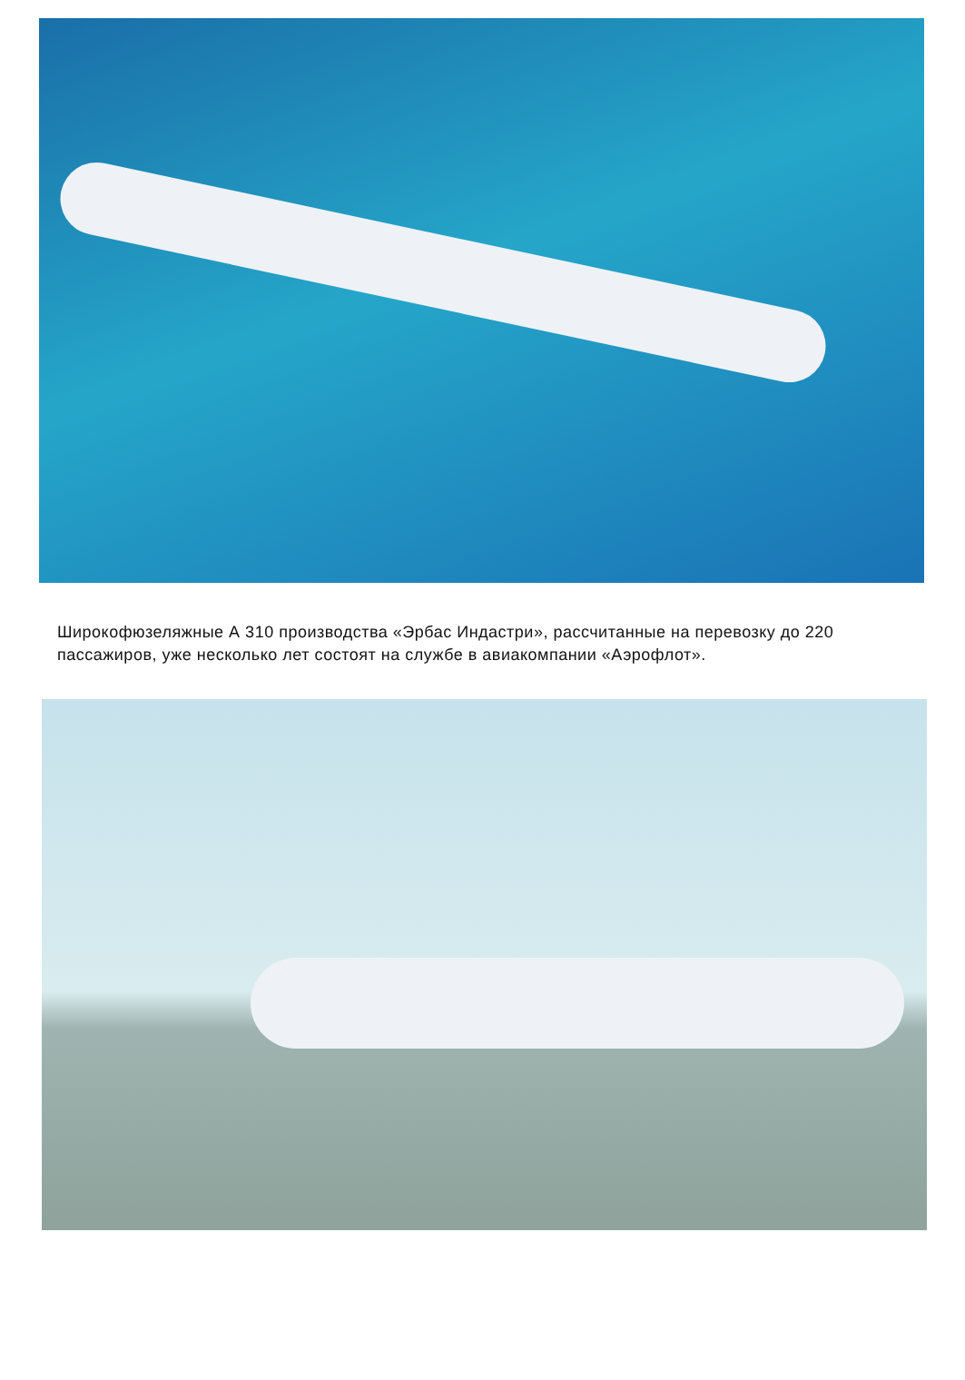Широкофюзеляжные А 310 производства «Эрбас Индастри», рассчитанные на перевозку до 220 пассажиров, уже несколько лет состоят на службе в авиакомпании «Аэрофлот».